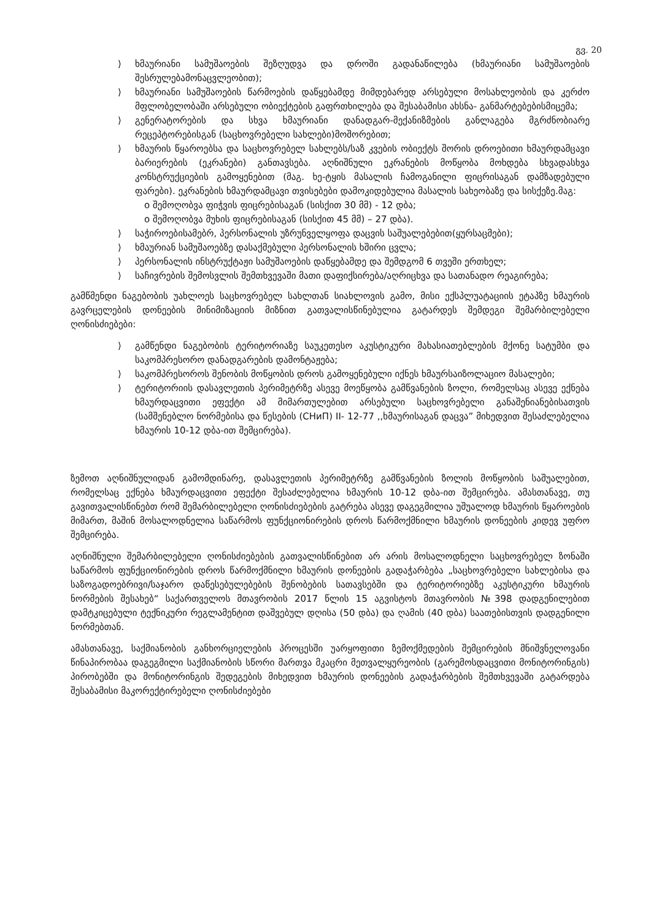გვ. 20
⟩ ხმაურიანი სამუშაოების შეზღუდვა და დროში გადანაწილება (ხმაურიანი სამუშაოების შესრულებამონაცვლეობით);
⟩ ხმაურიანი სამუშაოების წარმოების დაწყებამდე მიმდებარედ არსებული მოსახლეობის და კერძო მფლობელობაში არსებული ობიექტების გაფრთხილება და შესაბამისი ახსნა- განმარტებებისმიცემა;
⟩ გენერატორების და სხვა ხმაურიანი დანადგარ-მექანიზმების განლაგება მგრძნობიარე რეცეპტორებისგან (საცხოვრებელი სახლები)მოშორებით;
⟩ ხმაურის წყაროებსა და საცხოვრებელ სახლებს/საზ კვების ობიექტს შორის დროებითი ხმაურდამცავი ბარიერების (ეკრანები) განთავსება. აღნიშნული ეკრანების მოწყობა მოხდება სხვადასხვა კონსტრუქციების გამოყენებით (მაგ. ხე-ტყის მასალის ჩამოგანილი ფიცრისაგან დამზადებული ფარები). ეკრანების ხმაურდამცავი თვისებები დამოკიდებულია მასალის სახეობაზე და სისქეზე.მაგ:
o შემოღობვა ფიჭვის ფიცრებისაგან (სისქით 30 მმ) - 12 დბა;
o შემოღობვა მუხის ფიცრებისაგან (სისქით 45 მმ) – 27 დბა).
⟩ საჭიროებისამებრ, პერსონალის უზრუნველყოფა დაცვის საშუალებებით(ყურსაცმები);
⟩ ხმაურიან სამუშაოებზე დასაქმებული პერსონალის ხშირი ცვლა;
⟩ პერსონალის ინსტრუქტაჟი სამუშაოების დაწყებამდე და შემდგომ 6 თვეში ერთხელ;
⟩ საჩივრების შემოსვლის შემთხვევაში მათი დაფიქსირება/აღრიცხვა და სათანადო რეაგირება;
გამწმენდი ნაგებობის უახლოეს საცხოვრებელ სახლთან სიახლოვის გამო, მისი ექსპლუატაციის ეტაპზე ხმაურის გავრცელების დონეების მინიმიზაციის მიზნით გათვალისწინებულია გატარდეს შემდეგი შემარბილებელი ღონისძიებები:
⟩ გამწენდი ნაგებობის ტერიტორიაზე საუკეთესო აკუსტიკური მახასიათებლების მქონე სატუმბი და საკომპრესორო დანადგარების დამონტაჟება;
⟩ საკომპრესოროს შენობის მოწყობის დროს გამოყენებული იქნეს ხმაურსაიზოლაციო მასალები;
⟩ ტერიტორიის დასავლეთის პერიმეტრზე ასევე მოეწყობა გამწვანების ზოლი, რომელსაც ასევე ექნება ხმაურდაცვითი ეფექტი ამ მიმართულებით არსებული საცხოვრებელი განაშენიანებისათვის (სამშენებლო ნორმებისა და წესების (СНиП) II- 12-77 ,,ხმაურისაგან დაცვა” მიხედვით შესაძლებელია ხმაურის 10-12 დბა-ით შემცირება).
ზემოთ აღნიშნულიდან გამომდინარე, დასავლეთის პერიმეტრზე გამწვანების ზოლის მოწყობის საშუალებით, რომელსაც ექნება ხმაურდაცვითი ეფექტი შესაძლებელია ხმაურის 10-12 დბა-ით შემცირება. ამასთანავე, თუ გავითვალისწინებთ რომ შემარბილებელი ღონისძიებების გატრება ასევე დაგეგმილია უშუალოდ ხმაურის წყაროების მიმართ, მაშინ მოსალოდნელია საწარმოს ფუნქციონირების დროს წარმოქმნილი ხმაურის დონეების კიდევ უფრო შემცირება.
აღნიშნული შემარბილებელი ღონისძიებების გათვალისწინებით არ არის მოსალოდნელი საცხოვრებელ ზონაში საწარმოს ფუნქციონირების დროს წარმოქმნილი ხმაურის დონეების გადაჭარბება „საცხოვრებელი სახლებისა და საზოგადოებრივი/საჯარო დაწესებულებების შენობების სათავსებში და ტერიტორიებზე აკუსტიკური ხმაურის ნორმების შესახებ“ საქართველოს მთავრობის 2017 წლის 15 აგვისტოს მთავრობის №398 დადგენილებით დამტკიცებული ტექნიკური რეგლამენტით დაშვებულ დღისა (50 დბა) და ღამის (40 დბა) საათებისთვის დადგენილი ნორმებთან.
ამასთანავე, საქმიანობის განხორციელების პროცესში უარყოფითი ზემოქმედების შემცირების მნიშვნელოვანი წინაპირობაა დაგეგმილი საქმიანობის სწორი მართვა მკაცრი მეთვალყურეობის (გარემოსდაცვითი მონიტორინგის) პირობებში და მონიტორინგის შედეგების მიხედვით ხმაურის დონეების გადაჭარბების შემთხვევაში გატარდება შესაბამისი მაკორექტირებელი ღონისძიებები